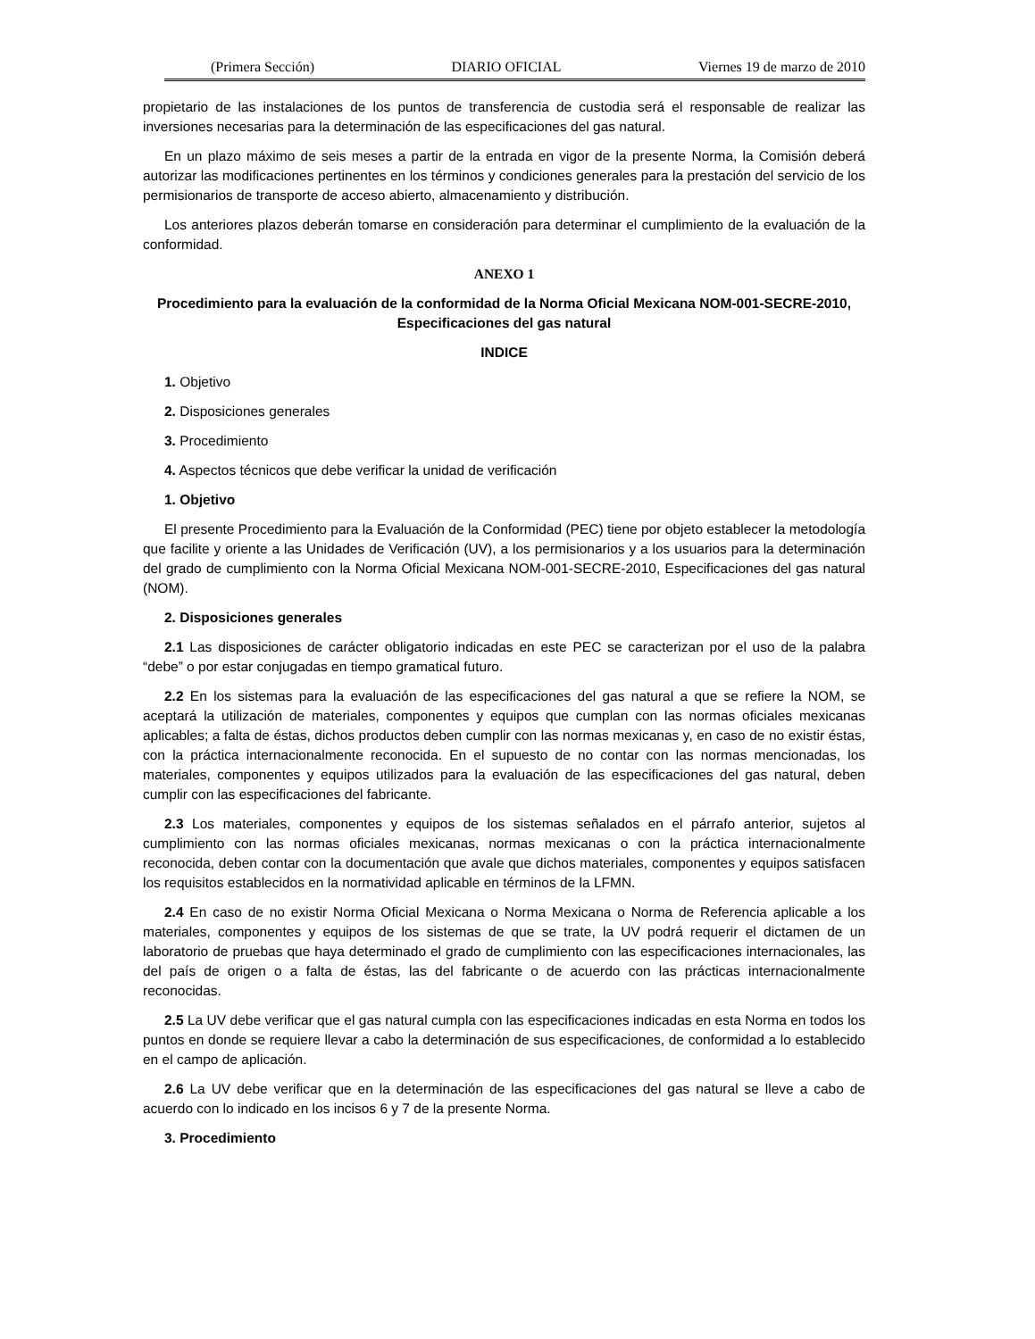(Primera Sección) DIARIO OFICIAL Viernes 19 de marzo de 2010
propietario de las instalaciones de los puntos de transferencia de custodia será el responsable de realizar las inversiones necesarias para la determinación de las especificaciones del gas natural.
En un plazo máximo de seis meses a partir de la entrada en vigor de la presente Norma, la Comisión deberá autorizar las modificaciones pertinentes en los términos y condiciones generales para la prestación del servicio de los permisionarios de transporte de acceso abierto, almacenamiento y distribución.
Los anteriores plazos deberán tomarse en consideración para determinar el cumplimiento de la evaluación de la conformidad.
ANEXO 1
Procedimiento para la evaluación de la conformidad de la Norma Oficial Mexicana NOM-001-SECRE-2010, Especificaciones del gas natural
INDICE
1. Objetivo
2. Disposiciones generales
3. Procedimiento
4. Aspectos técnicos que debe verificar la unidad de verificación
1. Objetivo
El presente Procedimiento para la Evaluación de la Conformidad (PEC) tiene por objeto establecer la metodología que facilite y oriente a las Unidades de Verificación (UV), a los permisionarios y a los usuarios para la determinación del grado de cumplimiento con la Norma Oficial Mexicana NOM-001-SECRE-2010, Especificaciones del gas natural (NOM).
2. Disposiciones generales
2.1 Las disposiciones de carácter obligatorio indicadas en este PEC se caracterizan por el uso de la palabra “debe” o por estar conjugadas en tiempo gramatical futuro.
2.2 En los sistemas para la evaluación de las especificaciones del gas natural a que se refiere la NOM, se aceptará la utilización de materiales, componentes y equipos que cumplan con las normas oficiales mexicanas aplicables; a falta de éstas, dichos productos deben cumplir con las normas mexicanas y, en caso de no existir éstas, con la práctica internacionalmente reconocida. En el supuesto de no contar con las normas mencionadas, los materiales, componentes y equipos utilizados para la evaluación de las especificaciones del gas natural, deben cumplir con las especificaciones del fabricante.
2.3 Los materiales, componentes y equipos de los sistemas señalados en el párrafo anterior, sujetos al cumplimiento con las normas oficiales mexicanas, normas mexicanas o con la práctica internacionalmente reconocida, deben contar con la documentación que avale que dichos materiales, componentes y equipos satisfacen los requisitos establecidos en la normatividad aplicable en términos de la LFMN.
2.4 En caso de no existir Norma Oficial Mexicana o Norma Mexicana o Norma de Referencia aplicable a los materiales, componentes y equipos de los sistemas de que se trate, la UV podrá requerir el dictamen de un laboratorio de pruebas que haya determinado el grado de cumplimiento con las especificaciones internacionales, las del país de origen o a falta de éstas, las del fabricante o de acuerdo con las prácticas internacionalmente reconocidas.
2.5 La UV debe verificar que el gas natural cumpla con las especificaciones indicadas en esta Norma en todos los puntos en donde se requiere llevar a cabo la determinación de sus especificaciones, de conformidad a lo establecido en el campo de aplicación.
2.6 La UV debe verificar que en la determinación de las especificaciones del gas natural se lleve a cabo de acuerdo con lo indicado en los incisos 6 y 7 de la presente Norma.
3. Procedimiento